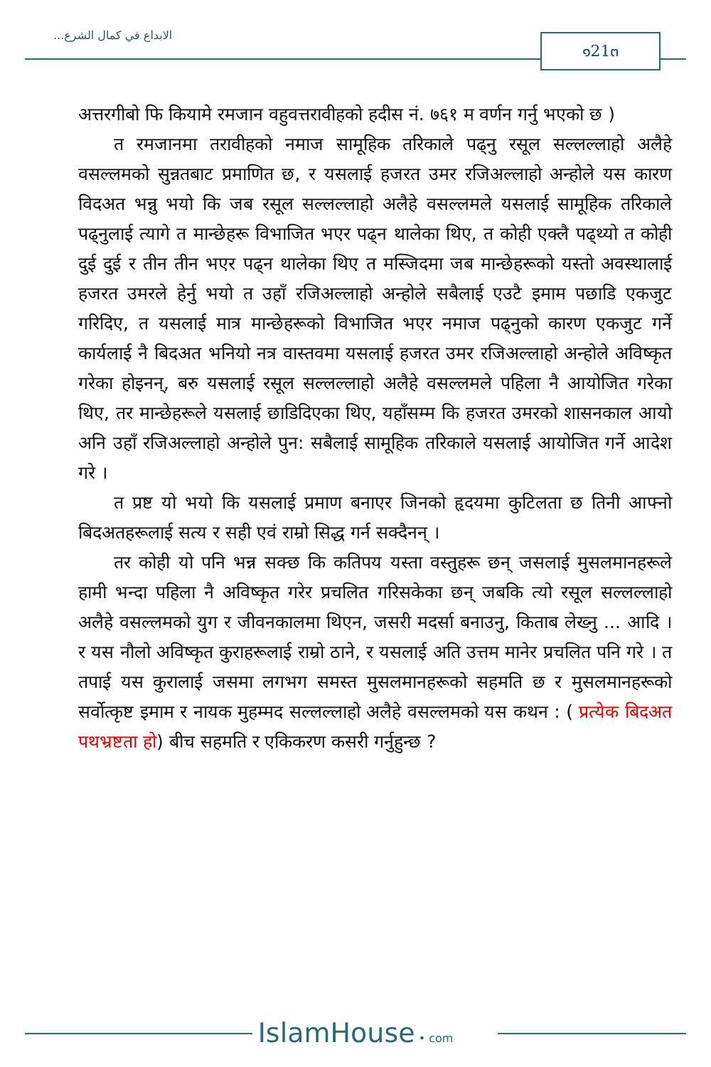الابداع في كمال الشرع... ๑21๓
अत्तरगीबो फि कियामे रमजान वहुवत्तरावीहको हदीस नं. ७६१ म वर्णन गर्नु भएको छ )
त रमजानमा तरावीहको नमाज सामूहिक तरिकाले पढ्नु रसूल सल्लल्लाहो अलैहे वसल्लमको सुन्नतबाट प्रमाणित छ, र यसलाई हजरत उमर रजिअल्लाहो अन्होले यस कारण विदअत भन्नु भयो कि जब रसूल सल्लल्लाहो अलैहे वसल्लमले यसलाई सामूहिक तरिकाले पढ्नुलाई त्यागे त मान्छेहरू विभाजित भएर पढ्न थालेका थिए, त कोही एक्लै पढ्थ्यो त कोही दुई दुई र तीन तीन भएर पढ्न थालेका थिए त मस्जिदमा जब मान्छेहरूको यस्तो अवस्थालाई हजरत उमरले हेर्नु भयो त उहाँ रजिअल्लाहो अन्होले सबैलाई एउटै इमाम पछाडि एकजुट गरिदिए, त यसलाई मात्र मान्छेहरूको विभाजित भएर नमाज पढ्नुको कारण एकजुट गर्ने कार्यलाई नै बिदअत भनियो नत्र वास्तवमा यसलाई हजरत उमर रजिअल्लाहो अन्होले अविष्कृत गरेका होइनन्, बरु यसलाई रसूल सल्लल्लाहो अलैहे वसल्लमले पहिला नै आयोजित गरेका थिए, तर मान्छेहरूले यसलाई छाडिदिएका थिए, यहाँसम्म कि हजरत उमरको शासनकाल आयो अनि उहाँ रजिअल्लाहो अन्होले पुन: सबैलाई सामूहिक तरिकाले यसलाई आयोजित गर्ने आदेश गरे ।
त प्रष्ट यो भयो कि यसलाई प्रमाण बनाएर जिनको हृदयमा कुटिलता छ तिनी आफ्नो बिदअतहरूलाई सत्य र सही एवं राम्रो सिद्ध गर्न सक्दैनन् ।
तर कोही यो पनि भन्न सक्छ कि कतिपय यस्ता वस्तुहरू छन् जसलाई मुसलमानहरूले हामी भन्दा पहिला नै अविष्कृत गरेर प्रचलित गरिसकेका छन् जबकि त्यो रसूल सल्लल्लाहो अलैहे वसल्लमको युग र जीवनकालमा थिएन, जसरी मदर्सा बनाउनु, किताब लेख्नु ... आदि । र यस नौलो अविष्कृत कुराहरूलाई राम्रो ठाने, र यसलाई अति उत्तम मानेर प्रचलित पनि गरे । त तपाई यस कुरालाई जसमा लगभग समस्त मुसलमानहरूको सहमति छ र मुसलमानहरूको सर्वोत्कृष्ट इमाम र नायक मुहम्मद सल्लल्लाहो अलैहे वसल्लमको यस कथन : ( प्रत्येक बिदअत पथभ्रष्टता हो) बीच सहमति र एकिकरण कसरी गर्नुहुन्छ ?
IslamHouse • com